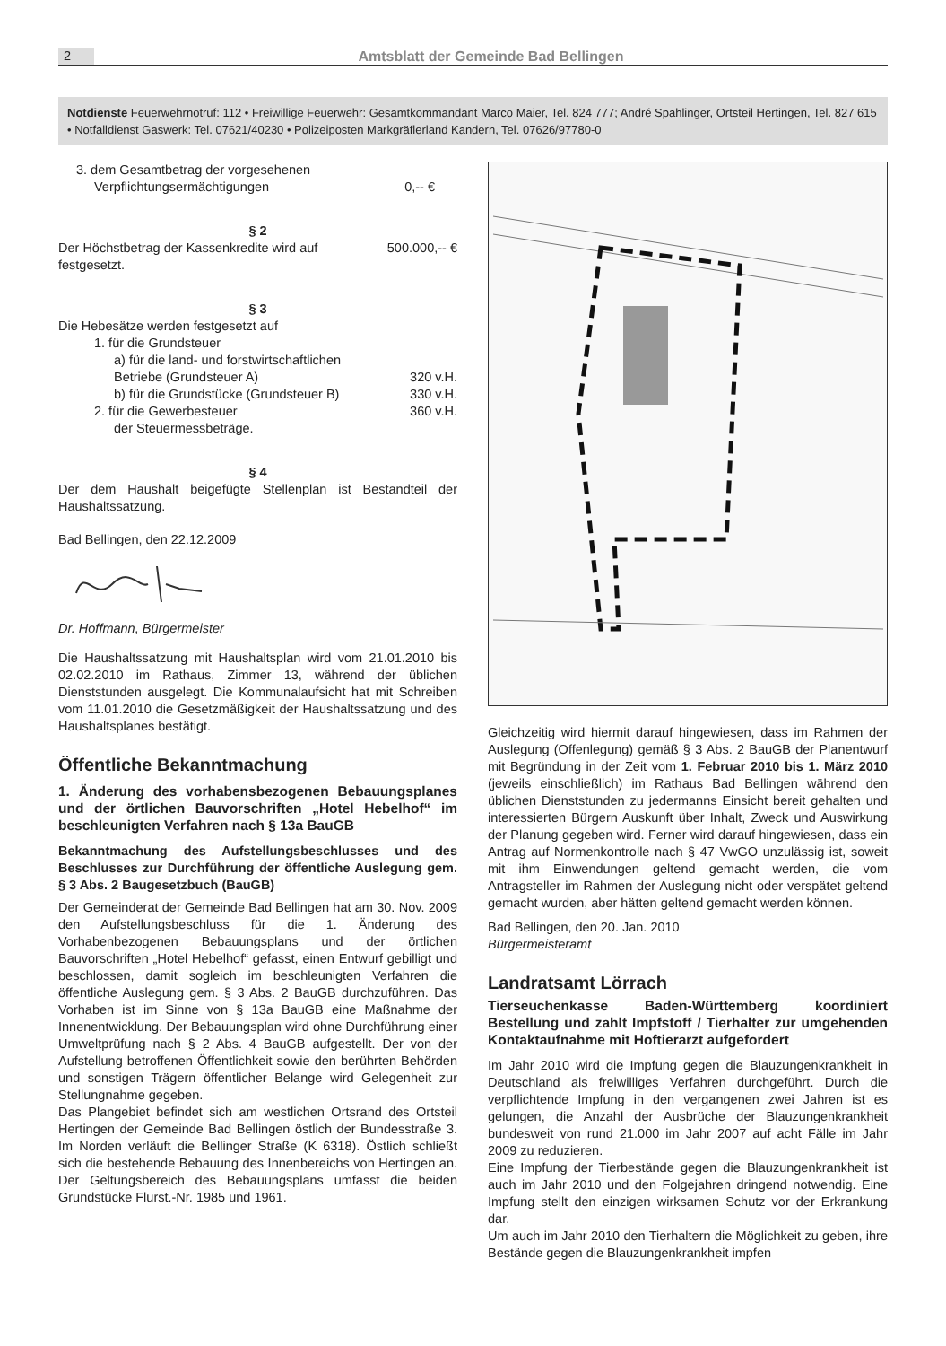2 Amtsblatt der Gemeinde Bad Bellingen
Notdienste Feuerwehrnotruf: 112 • Freiwillige Feuerwehr: Gesamtkommandant Marco Maier, Tel. 824 777; André Spahlinger, Ortsteil Hertingen, Tel. 827 615 • Notfalldienst Gaswerk: Tel. 07621/40230 • Polizeiposten Markgräflerland Kandern, Tel. 07626/97780-0
3. dem Gesamtbetrag der vorgesehenen
Verpflichtungsermächtigungen 0,-- €
§ 2
Der Höchstbetrag der Kassenkredite wird auf 500.000,-- €
festgesetzt.
§ 3
Die Hebesätze werden festgesetzt auf
1. für die Grundsteuer
a) für die land- und forstwirtschaftlichen
Betriebe (Grundsteuer A) 320 v.H.
b) für die Grundstücke (Grundsteuer B) 330 v.H.
2. für die Gewerbesteuer 360 v.H.
der Steuermessbeträge.
§ 4
Der dem Haushalt beigefügte Stellenplan ist Bestandteil der Haushaltssatzung.
Bad Bellingen, den 22.12.2009
Dr. Hoffmann, Bürgermeister
Die Haushaltssatzung mit Haushaltsplan wird vom 21.01.2010 bis 02.02.2010 im Rathaus, Zimmer 13, während der üblichen Dienststunden ausgelegt. Die Kommunalaufsicht hat mit Schreiben vom 11.01.2010 die Gesetzmäßigkeit der Haushaltssatzung und des Haushaltsplanes bestätigt.
Öffentliche Bekanntmachung
1. Änderung des vorhabensbezogenen Bebauungsplanes und der örtlichen Bauvorschriften „Hotel Hebelhof“ im beschleunigten Verfahren nach § 13a BauGB
Bekanntmachung des Aufstellungsbeschlusses und des Beschlusses zur Durchführung der öffentliche Auslegung gem. § 3 Abs. 2 Baugesetzbuch (BauGB)
Der Gemeinderat der Gemeinde Bad Bellingen hat am 30. Nov. 2009 den Aufstellungsbeschluss für die 1. Änderung des Vorhabenbezogenen Bebauungsplans und der örtlichen Bauvorschriften „Hotel Hebelhof“ gefasst, einen Entwurf gebilligt und beschlossen, damit sogleich im beschleunigten Verfahren die öffentliche Auslegung gem. § 3 Abs. 2 BauGB durchzuführen. Das Vorhaben ist im Sinne von § 13a BauGB eine Maßnahme der Innenentwicklung. Der Bebauungsplan wird ohne Durchführung einer Umweltprüfung nach § 2 Abs. 4 BauGB aufgestellt. Der von der Aufstellung betroffenen Öffentlichkeit sowie den berührten Behörden und sonstigen Trägern öffentlicher Belange wird Gelegenheit zur Stellungnahme gegeben.
Das Plangebiet befindet sich am westlichen Ortsrand des Ortsteil Hertingen der Gemeinde Bad Bellingen östlich der Bundesstraße 3. Im Norden verläuft die Bellinger Straße (K 6318). Östlich schließt sich die bestehende Bebauung des Innenbereichs von Hertingen an. Der Geltungsbereich des Bebauungsplans umfasst die beiden Grundstücke Flurst.-Nr. 1985 und 1961.
Gleichzeitig wird hiermit darauf hingewiesen, dass im Rahmen der Auslegung (Offenlegung) gemäß § 3 Abs. 2 BauGB der Planentwurf mit Begründung in der Zeit vom 1. Februar 2010 bis 1. März 2010 (jeweils einschließlich) im Rathaus Bad Bellingen während den üblichen Dienststunden zu jedermanns Einsicht bereit gehalten und interessierten Bürgern Auskunft über Inhalt, Zweck und Auswirkung der Planung gegeben wird. Ferner wird darauf hingewiesen, dass ein Antrag auf Normenkontrolle nach § 47 VwGO unzulässig ist, soweit mit ihm Einwendungen geltend gemacht werden, die vom Antragsteller im Rahmen der Auslegung nicht oder verspätet geltend gemacht wurden, aber hätten geltend gemacht werden können.
Bad Bellingen, den 20. Jan. 2010
Bürgermeisteramt
Landratsamt Lörrach
Tierseuchenkasse Baden-Württemberg koordiniert Bestellung und zahlt Impfstoff / Tierhalter zur umgehenden Kontaktaufnahme mit Hoftierarzt aufgefordert
Im Jahr 2010 wird die Impfung gegen die Blauzungenkrankheit in Deutschland als freiwilliges Verfahren durchgeführt. Durch die verpflichtende Impfung in den vergangenen zwei Jahren ist es gelungen, die Anzahl der Ausbrüche der Blauzungenkrankheit bundesweit von rund 21.000 im Jahr 2007 auf acht Fälle im Jahr 2009 zu reduzieren.
Eine Impfung der Tierbestände gegen die Blauzungenkrankheit ist auch im Jahr 2010 und den Folgejahren dringend notwendig. Eine Impfung stellt den einzigen wirksamen Schutz vor der Erkrankung dar.
Um auch im Jahr 2010 den Tierhaltern die Möglichkeit zu geben, ihre Bestände gegen die Blauzungenkrankheit impfen